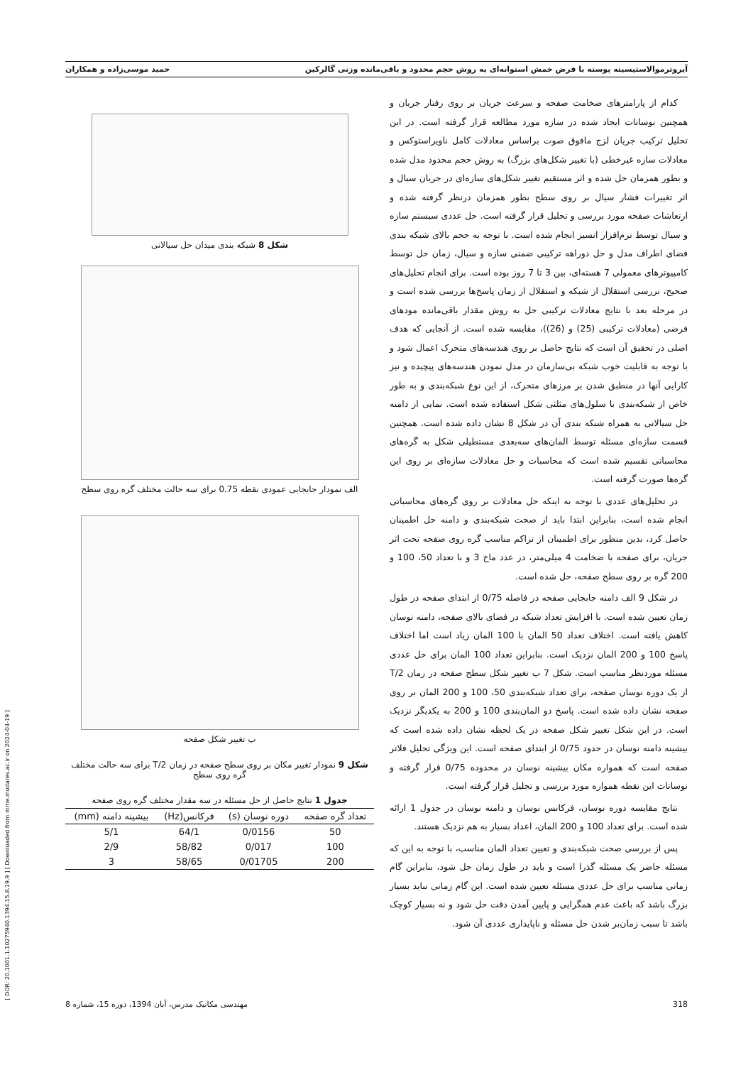آیروترموالاستیسیته پوسته با فرض خمش استوانه‌ای به روش حجم محدود و باقی‌مانده وزنی گالرکین حمید موسی‌زاده و همکاران
کدام از پارامترهای ضخامت صفحه و سرعت جریان بر روی رفتار جریان و همچنین نوسانات ایجاد شده در سازه مورد مطالعه قرار گرفته است. در این تحلیل ترکیب جریان لزج مافوق صوت براساس معادلات کامل ناویراستوکس و معادلات سازه غیرخطی (با تغییر شکل‌های بزرگ) به روش حجم محدود مدل شده و بطور همزمان حل شده و اثر مستقیم تغییر شکل‌های سازه‌ای در جریان سیال و اثر تغییرات فشار سیال بر روی سطح بطور همزمان درنظر گرفته شده و ارتعاشات صفحه مورد بررسی و تحلیل قرار گرفته است. حل عددی سیستم سازه و سیال توسط نرم‌افزار انسیز انجام شده است. با توجه به حجم بالای شبکه بندی فضای اطراف مدل و حل دوراهه ترکیبی ضمنی سازه و سیال، زمان حل توسط کامپیوترهای معمولی 7 هسته‌ای، بین 3 تا 7 روز بوده است. برای انجام تحلیل‌های صحیح، بررسی استقلال از شبکه و استقلال از زمان پاسخ‌ها بررسی شده است و در مرحله بعد با نتایج معادلات ترکیبی حل به روش مقدار باقی‌مانده مودهای فرضی (معادلات ترکیبی (25) و (26))، مقایسه شده است. از آنجایی که هدف اصلی در تحقیق آن است که نتایج حاصل بر روی هندسه‌های متحرک اعمال شود و با توجه به قابلیت خوب شبکه بی‌سازمان در مدل نمودن هندسه‌های پیچیده و نیز کارایی آنها در منطبق شدن بر مرزهای متحرک، از این نوع شبکه‌بندی و به طور خاص از شبکه‌بندی با سلول‌های مثلثی شکل استفاده شده است. نمایی از دامنه حل سیالاتی به همراه شبکه بندی آن در شکل 8 نشان داده شده است. همچنین قسمت سازه‌ای مسئله توسط المان‌های سه‌بعدی مستطیلی شکل به گره‌های محاسباتی تقسیم شده است که محاسبات و حل معادلات سازه‌ای بر روی این گره‌ها صورت گرفته است.
در تحلیل‌های عددی با توجه به اینکه حل معادلات بر روی گره‌های محاسباتی انجام شده است، بنابراین ابتدا باید از صحت شبکه‌بندی و دامنه حل اطمینان حاصل کرد، بدین منظور برای اطمینان از تراکم مناسب گره روی صفحه تحت اثر جریان، برای صفحه با ضخامت 4 میلی‌متر، در عدد ماخ 3 و با تعداد 50، 100 و 200 گره بر روی سطح صفحه، حل شده است.
در شکل 9 الف دامنه جابجایی صفحه در فاصله 0/75 از ابتدای صفحه در طول زمان تعیین شده است. با افزایش تعداد شبکه در فضای بالای صفحه، دامنه نوسان کاهش یافته است. اختلاف تعداد 50 المان با 100 المان زیاد است اما اختلاف پاسخ 100 و 200 المان نزدیک است. بنابراین تعداد 100 المان برای حل عددی مسئله موردنظر مناسب است. شکل 7 ب تغییر شکل سطح صفحه در زمان T/2 از یک دوره نوسان صفحه، برای تعداد شبکه‌بندی 50، 100 و 200 المان بر روی صفحه نشان داده شده است. پاسخ دو المان‌بندی 100 و 200 به یکدیگر نزدیک است. در این شکل تغییر شکل صفحه در یک لحظه نشان داده شده است که بیشینه دامنه نوسان در حدود 0/75 از ابتدای صفحه است. این ویژگی تحلیل فلاتر صفحه است که همواره مکان بیشینه نوسان در محدوده 0/75 قرار گرفته و نوسانات این نقطه همواره مورد بررسی و تحلیل قرار گرفته است.
نتایج مقایسه دوره نوسان، فرکانس نوسان و دامنه نوسان در جدول 1 ارائه شده است. برای تعداد 100 و 200 المان، اعداد بسیار به هم نزدیک هستند.
پس از بررسی صحت شبکه‌بندی و تعیین تعداد المان مناسب، با توجه به این که مسئله حاضر یک مسئله گذرا است و باید در طول زمان حل شود، بنابراین گام زمانی مناسب برای حل عددی مسئله تعیین شده است. این گام زمانی نباید بسیار بزرگ باشد که باعث عدم همگرایی و پایین آمدن دقت حل شود و نه بسیار کوچک باشد تا سبب زمان‌بر شدن حل مسئله و ناپایداری عددی آن شود.
شکل 8 شبکه بندی میدان حل سیالاتی
الف نمودار جابجایی عمودی نقطه 0.75 برای سه حالت مختلف گره روی سطح
ب تغییر شکل صفحه
شکل 9 نمودار تغییر مکان بر روی سطح صفحه در زمان T/2 برای سه حالت مختلف گره روی سطح
جدول 1 نتایج حاصل از حل مسئله در سه مقدار مختلف گره روی صفحه
| تعداد گره صفحه | دوره نوسان (s) | فرکانس(Hz) | بیشینه دامنه (mm) |
| --- | --- | --- | --- |
| 50 | 0/0156 | 64/1 | 5/1 |
| 100 | 0/017 | 58/82 | 2/9 |
| 200 | 0/01705 | 58/65 | 3 |
318 مهندسی مکانیک مدرس، آبان 1394، دوره 15، شماره 8
[ DOR: 20.1001.1.10275940.1394.15.8.19.9 ] [ Downloaded from mme.modares.ac.ir on 2024-04-19 ]